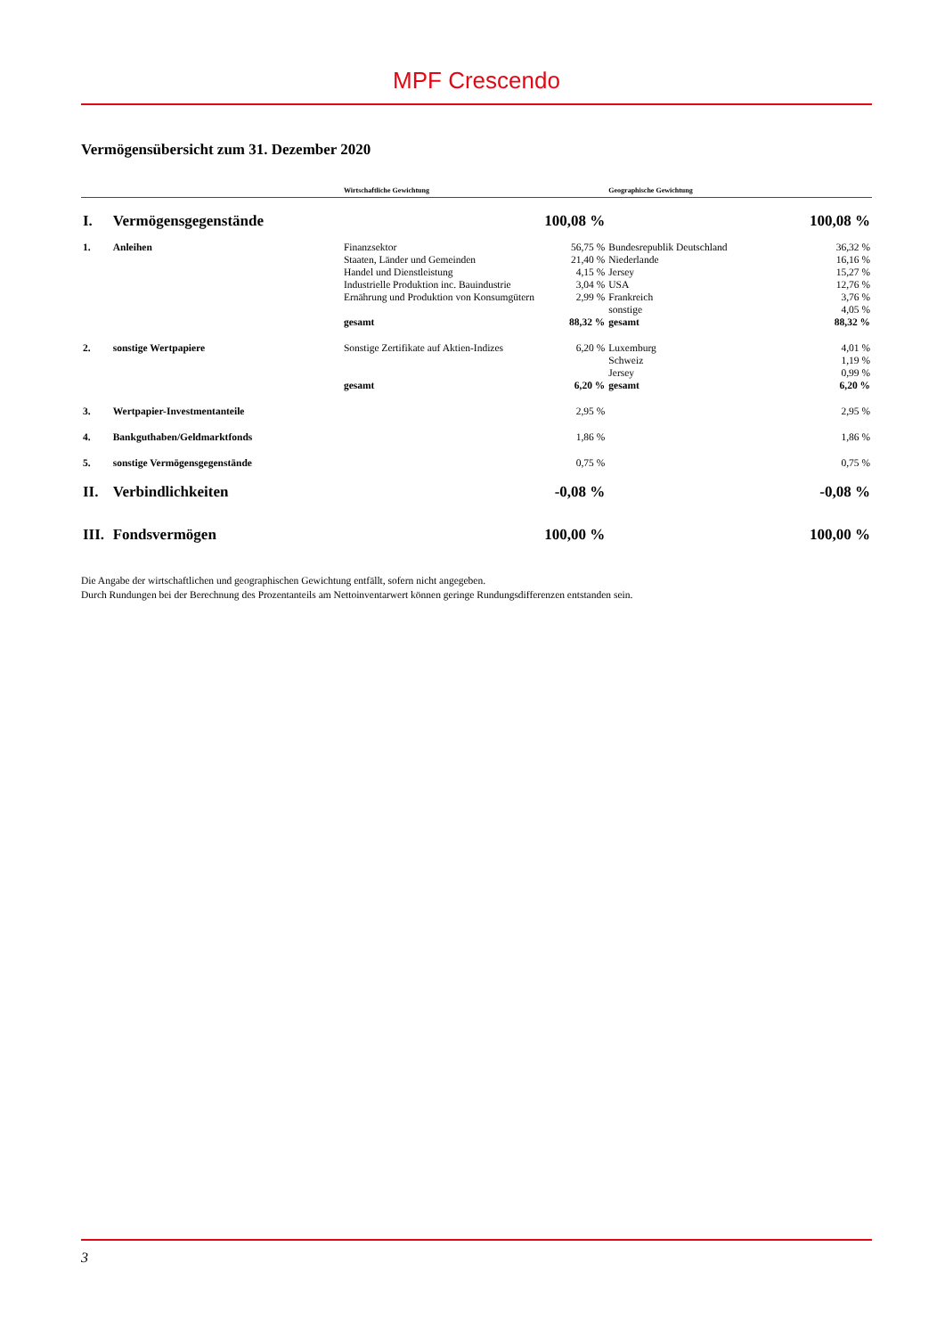MPF Crescendo
Vermögensübersicht zum 31. Dezember 2020
| | | Wirtschaftliche Gewichtung | | Geographische Gewichtung | |
| --- | --- | --- | --- | --- | --- |
| I. | Vermögensgegenstände | | 100,08 % | | 100,08 % |
| 1. | Anleihen | Finanzsektor | 56,75 % | Bundesrepublik Deutschland | 36,32 % |
| | | Staaten, Länder und Gemeinden | 21,40 % | Niederlande | 16,16 % |
| | | Handel und Dienstleistung | 4,15 % | Jersey | 15,27 % |
| | | Industrielle Produktion inc. Bauindustrie | 3,04 % | USA | 12,76 % |
| | | Ernährung und Produktion von Konsumgütern | 2,99 % | Frankreich | 3,76 % |
| | | | | sonstige | 4,05 % |
| | | gesamt | 88,32 % | gesamt | 88,32 % |
| 2. | sonstige Wertpapiere | Sonstige Zertifikate auf Aktien-Indizes | 6,20 % | Luxemburg | 4,01 % |
| | | | | Schweiz | 1,19 % |
| | | | | Jersey | 0,99 % |
| | | gesamt | 6,20 % | gesamt | 6,20 % |
| 3. | Wertpapier-Investmentanteile | | 2,95 % | | 2,95 % |
| 4. | Bankguthaben/Geldmarktfonds | | 1,86 % | | 1,86 % |
| 5. | sonstige Vermögensgegenstände | | 0,75 % | | 0,75 % |
| II. | Verbindlichkeiten | | -0,08 % | | -0,08 % |
| III. | Fondsvermögen | | 100,00 % | | 100,00 % |
Die Angabe der wirtschaftlichen und geographischen Gewichtung entfällt, sofern nicht angegeben.
Durch Rundungen bei der Berechnung des Prozentanteils am Nettoinventarwert können geringe Rundungsdifferenzen entstanden sein.
3